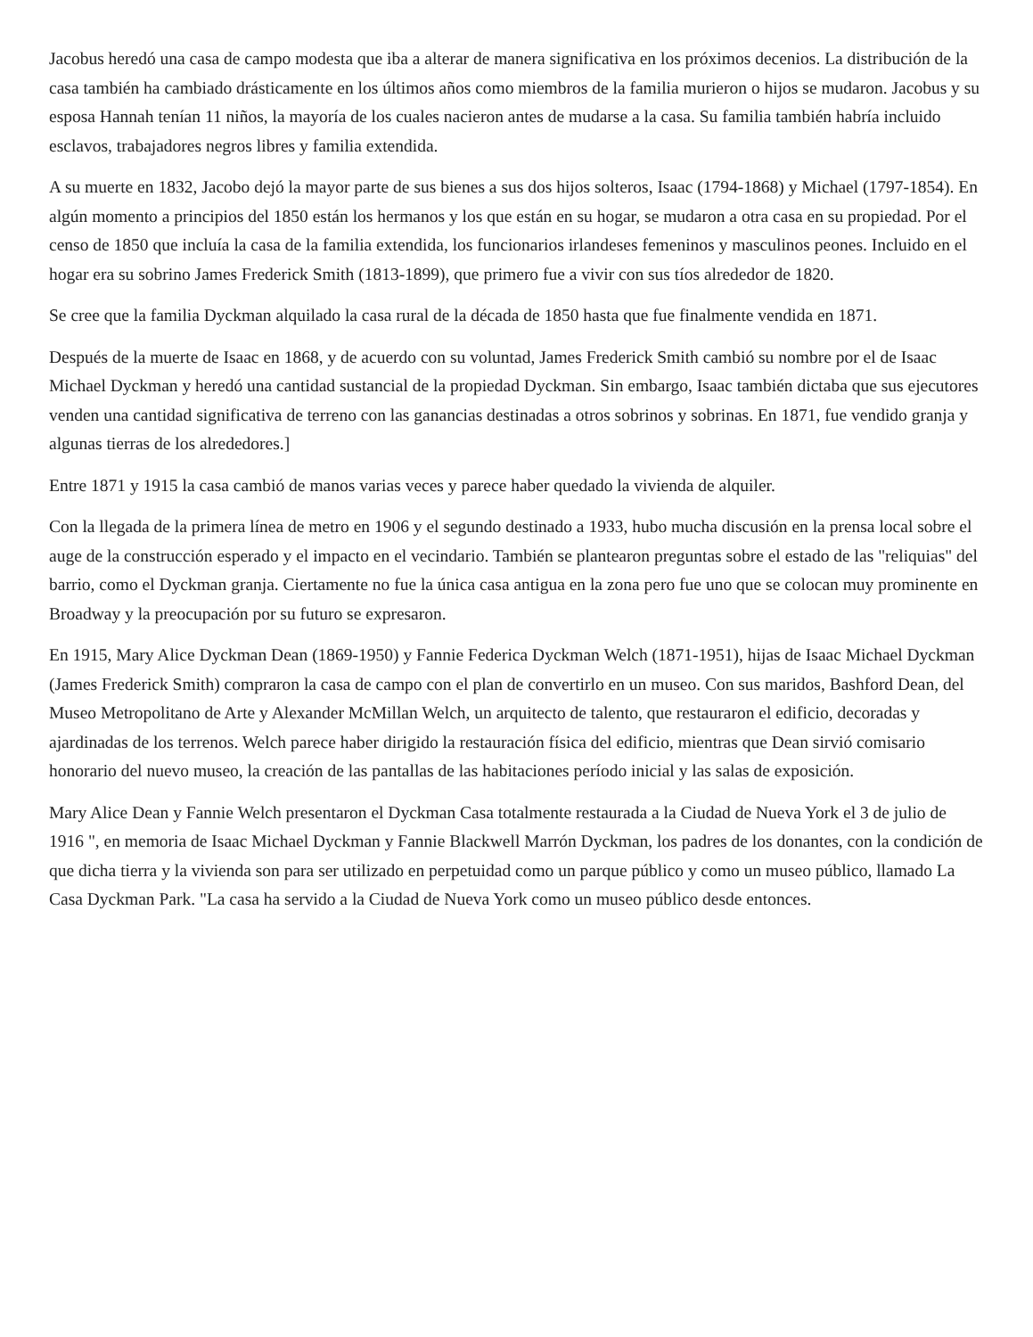Jacobus heredó una casa de campo modesta que iba a alterar de manera significativa en los próximos decenios. La distribución de la casa también ha cambiado drásticamente en los últimos años como miembros de la familia murieron o hijos se mudaron. Jacobus y su esposa Hannah tenían 11 niños, la mayoría de los cuales nacieron antes de mudarse a la casa. Su familia también habría incluido esclavos, trabajadores negros libres y familia extendida.
A su muerte en 1832, Jacobo dejó la mayor parte de sus bienes a sus dos hijos solteros, Isaac (1794-1868) y Michael (1797-1854). En algún momento a principios del 1850 están los hermanos y los que están en su hogar, se mudaron a otra casa en su propiedad. Por el censo de 1850 que incluía la casa de la familia extendida, los funcionarios irlandeses femeninos y masculinos peones. Incluido en el hogar era su sobrino James Frederick Smith (1813-1899), que primero fue a vivir con sus tíos alrededor de 1820.
Se cree que la familia Dyckman alquilado la casa rural de la década de 1850 hasta que fue finalmente vendida en 1871.
Después de la muerte de Isaac en 1868, y de acuerdo con su voluntad, James Frederick Smith cambió su nombre por el de Isaac Michael Dyckman y heredó una cantidad sustancial de la propiedad Dyckman. Sin embargo, Isaac también dictaba que sus ejecutores venden una cantidad significativa de terreno con las ganancias destinadas a otros sobrinos y sobrinas. En 1871, fue vendido granja y algunas tierras de los alrededores.]
Entre 1871 y 1915 la casa cambió de manos varias veces y parece haber quedado la vivienda de alquiler.
Con la llegada de la primera línea de metro en 1906 y el segundo destinado a 1933, hubo mucha discusión en la prensa local sobre el auge de la construcción esperado y el impacto en el vecindario. También se plantearon preguntas sobre el estado de las "reliquias" del barrio, como el Dyckman granja. Ciertamente no fue la única casa antigua en la zona pero fue uno que se colocan muy prominente en Broadway y la preocupación por su futuro se expresaron.
En 1915, Mary Alice Dyckman Dean (1869-1950) y Fannie Federica Dyckman Welch (1871-1951), hijas de Isaac Michael Dyckman (James Frederick Smith) compraron la casa de campo con el plan de convertirlo en un museo. Con sus maridos, Bashford Dean, del Museo Metropolitano de Arte y Alexander McMillan Welch, un arquitecto de talento, que restauraron el edificio, decoradas y ajardinadas de los terrenos. Welch parece haber dirigido la restauración física del edificio, mientras que Dean sirvió comisario honorario del nuevo museo, la creación de las pantallas de las habitaciones período inicial y las salas de exposición.
Mary Alice Dean y Fannie Welch presentaron el Dyckman Casa totalmente restaurada a la Ciudad de Nueva York el 3 de julio de 1916 ", en memoria de Isaac Michael Dyckman y Fannie Blackwell Marrón Dyckman, los padres de los donantes, con la condición de que dicha tierra y la vivienda son para ser utilizado en perpetuidad como un parque público y como un museo público, llamado La Casa Dyckman Park. "La casa ha servido a la Ciudad de Nueva York como un museo público desde entonces.